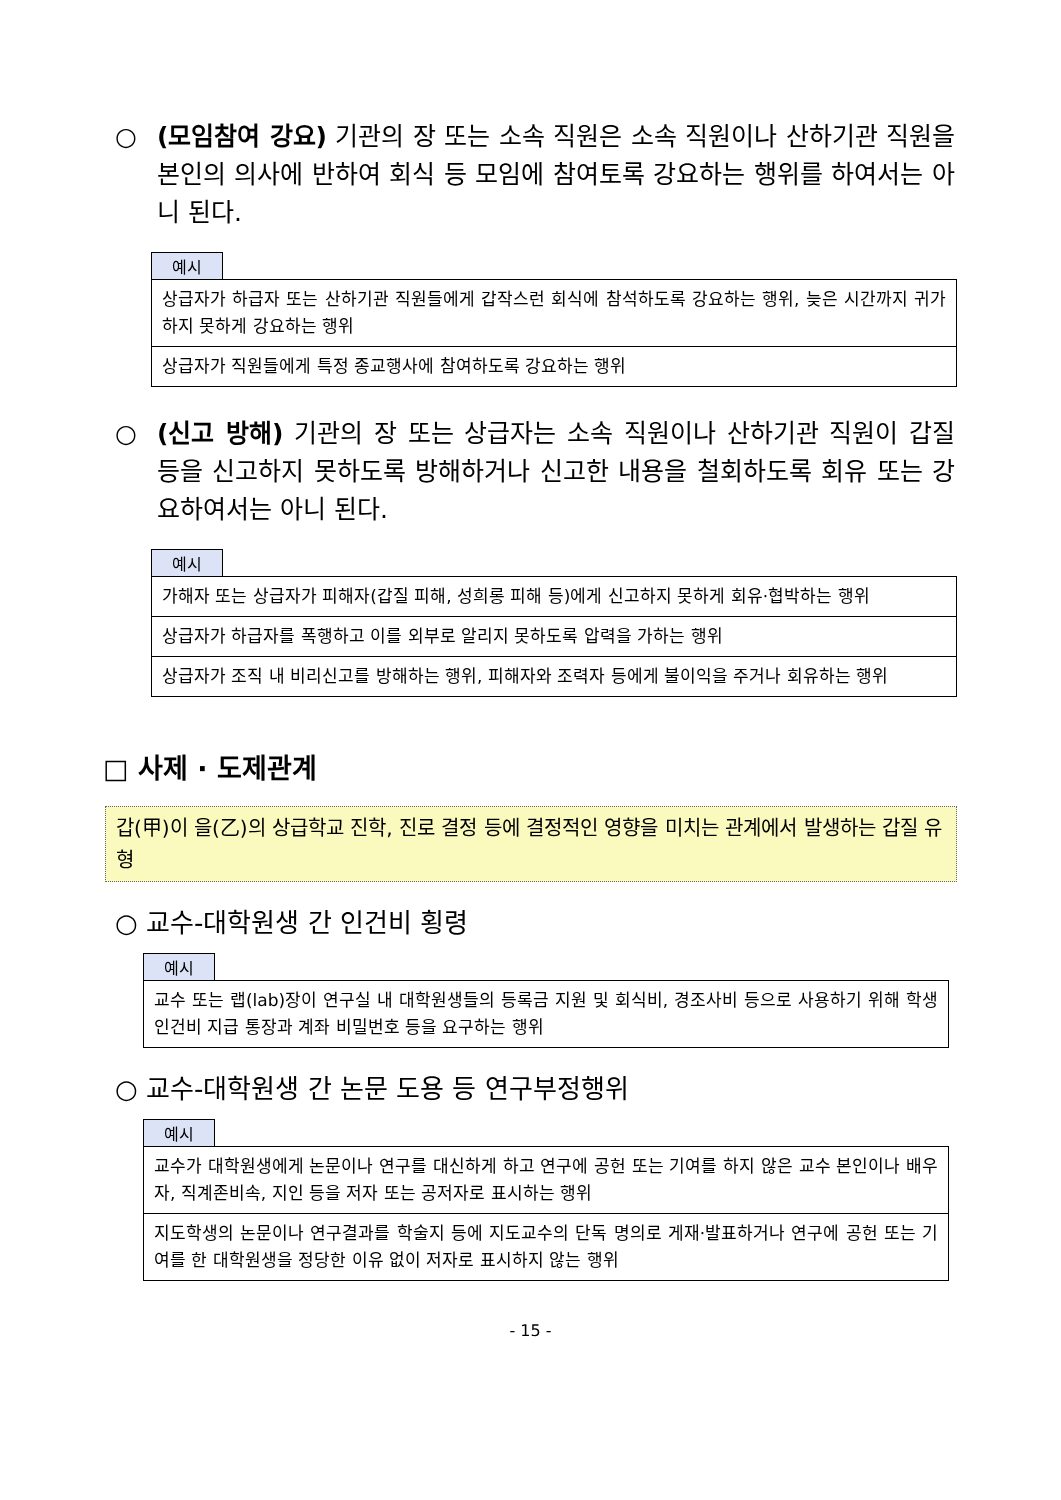○ (모임참여 강요) 기관의 장 또는 소속 직원은 소속 직원이나 산하기관 직원을 본인의 의사에 반하여 회식 등 모임에 참여토록 강요하는 행위를 하여서는 아니 된다.
예시
| 상급자가 하급자 또는 산하기관 직원들에게 갑작스런 회식에 참석하도록 강요하는 행위, 늦은 시간까지 귀가하지 못하게 강요하는 행위 |
| 상급자가 직원들에게 특정 종교행사에 참여하도록 강요하는 행위 |
○ (신고 방해) 기관의 장 또는 상급자는 소속 직원이나 산하기관 직원이 갑질 등을 신고하지 못하도록 방해하거나 신고한 내용을 철회하도록 회유 또는 강요하여서는 아니 된다.
예시
| 가해자 또는 상급자가 피해자(갑질 피해, 성희롱 피해 등)에게 신고하지 못하게 회유·협박하는 행위 |
| 상급자가 하급자를 폭행하고 이를 외부로 알리지 못하도록 압력을 가하는 행위 |
| 상급자가 조직 내 비리신고를 방해하는 행위, 피해자와 조력자 등에게 불이익을 주거나 회유하는 행위 |
□ 사제 · 도제관계
갑(甲)이 을(乙)의 상급학교 진학, 진로 결정 등에 결정적인 영향을 미치는 관계에서 발생하는 갑질 유형
○ 교수-대학원생 간 인건비 횡령
예시
| 교수 또는 랩(lab)장이 연구실 내 대학원생들의 등록금 지원 및 회식비, 경조사비 등으로 사용하기 위해 학생인건비 지급 통장과 계좌 비밀번호 등을 요구하는 행위 |
○ 교수-대학원생 간 논문 도용 등 연구부정행위
예시
| 교수가 대학원생에게 논문이나 연구를 대신하게 하고 연구에 공헌 또는 기여를 하지 않은 교수 본인이나 배우자, 직계존비속, 지인 등을 저자 또는 공저자로 표시하는 행위 |
| 지도학생의 논문이나 연구결과를 학술지 등에 지도교수의 단독 명의로 게재·발표하거나 연구에 공헌 또는 기여를 한 대학원생을 정당한 이유 없이 저자로 표시하지 않는 행위 |
- 15 -